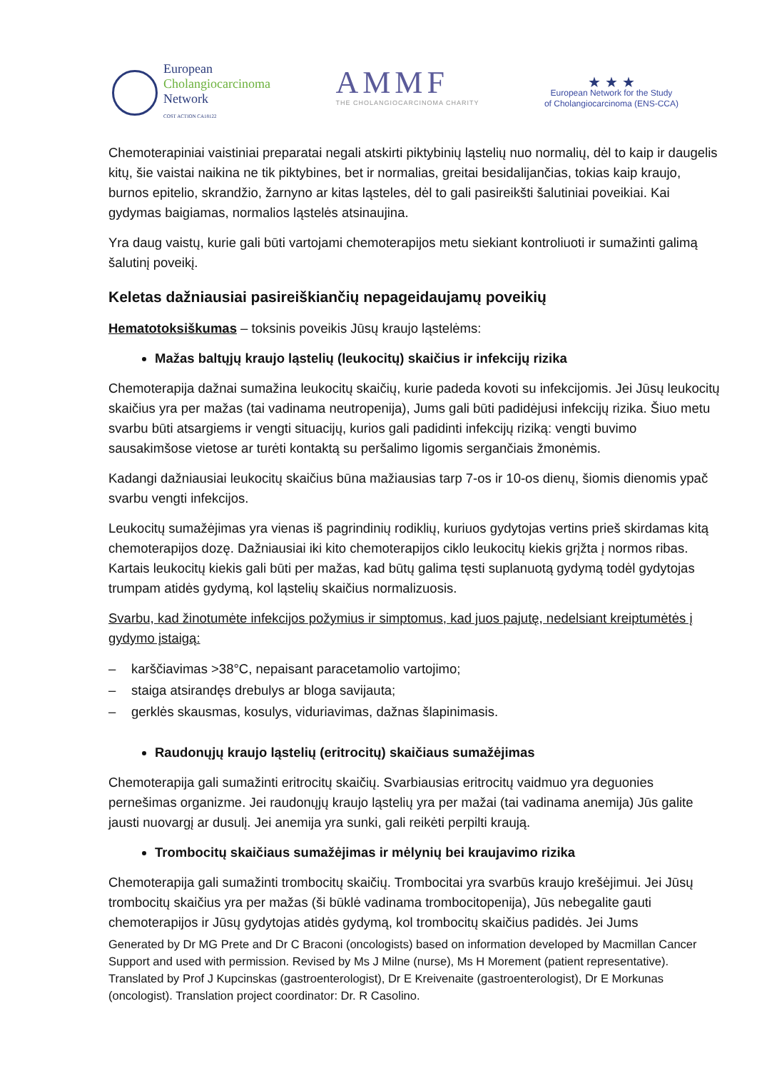European
Cholangiocarcinoma
Network
COST ACTION CA18122
AMMF
THE CHOLANGIOCARCINOMA CHARITY
★ ★ ★
European Network for the Study
of Cholangiocarcinoma (ENS-CCA)
Chemoterapiniai vaistiniai preparatai negali atskirti piktybinių ląstelių nuo normalių, dėl to kaip ir daugelis kitų, šie vaistai naikina ne tik piktybines, bet ir normalias, greitai besidalijančias, tokias kaip kraujo, burnos epitelio, skrandžio, žarnyno ar kitas ląsteles, dėl to gali pasireikšti šalutiniai poveikiai. Kai gydymas baigiamas, normalios ląstelės atsinaujina.
Yra daug vaistų, kurie gali būti vartojami chemoterapijos metu siekiant kontroliuoti ir sumažinti galimą šalutinį poveikį.
Keletas dažniausiai pasireiškiančių nepageidaujamų poveikių
Hematotoksiškumas – toksinis poveikis Jūsų kraujo ląstelėms:
Mažas baltųjų kraujo ląstelių (leukocitų) skaičius ir infekcijų rizika
Chemoterapija dažnai sumažina leukocitų skaičių, kurie padeda kovoti su infekcijomis. Jei Jūsų leukocitų skaičius yra per mažas (tai vadinama neutropenija), Jums gali būti padidėjusi infekcijų rizika. Šiuo metu svarbu būti atsargiems ir vengti situacijų, kurios gali padidinti infekcijų riziką: vengti buvimo sausakimšose vietose ar turėti kontaktą su peršalimo ligomis sergančiais žmonėmis.
Kadangi dažniausiai leukocitų skaičius būna mažiausias tarp 7-os ir 10-os dienų, šiomis dienomis ypač svarbu vengti infekcijos.
Leukocitų sumažėjimas yra vienas iš pagrindinių rodiklių, kuriuos gydytojas vertins prieš skirdamas kitą chemoterapijos dozę. Dažniausiai iki kito chemoterapijos ciklo leukocitų kiekis grįžta į normos ribas. Kartais leukocitų kiekis gali būti per mažas, kad būtų galima tęsti suplanuotą gydymą todėl gydytojas trumpam atidės gydymą, kol ląstelių skaičius normalizuosis.
Svarbu, kad žinotumėte infekcijos požymius ir simptomus, kad juos pajutę, nedelsiant kreiptumėtės į gydymo įstaigą:
– karščiavimas >38°C, nepaisant paracetamolio vartojimo;
– staiga atsirandęs drebulys ar bloga savijauta;
– gerklės skausmas, kosulys, viduriavimas, dažnas šlapinimasis.
Raudonųjų kraujo ląstelių (eritrocitų) skaičiaus sumažėjimas
Chemoterapija gali sumažinti eritrocitų skaičių. Svarbiausias eritrocitų vaidmuo yra deguonies pernešimas organizme. Jei raudonųjų kraujo ląstelių yra per mažai (tai vadinama anemija) Jūs galite jausti nuovargį ar dusulį. Jei anemija yra sunki, gali reikėti perpilti kraują.
Trombocitų skaičiaus sumažėjimas ir mėlynių bei kraujavimo rizika
Chemoterapija gali sumažinti trombocitų skaičių. Trombocitai yra svarbūs kraujo krešėjimui. Jei Jūsų trombocitų skaičius yra per mažas (ši būklė vadinama trombocitopenija), Jūs nebegalite gauti chemoterapijos ir Jūsų gydytojas atidės gydymą, kol trombocitų skaičius padidės. Jei Jums
Generated by Dr MG Prete and Dr C Braconi (oncologists) based on information developed by Macmillan Cancer Support and used with permission. Revised by Ms J Milne (nurse), Ms H Morement (patient representative). Translated by Prof J Kupcinskas (gastroenterologist), Dr E Kreivenaite (gastroenterologist), Dr E Morkunas (oncologist). Translation project coordinator: Dr. R Casolino.